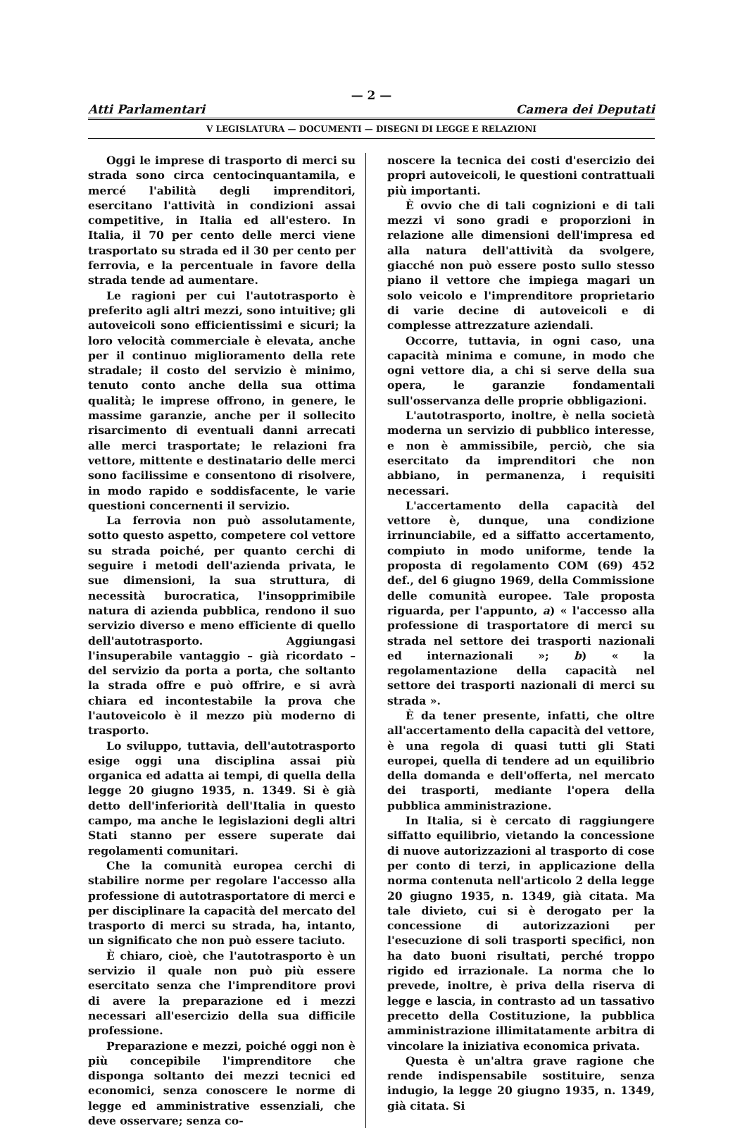— 2 —
Atti Parlamentari Camera dei Deputati
V LEGISLATURA — DOCUMENTI — DISEGNI DI LEGGE E RELAZIONI
Oggi le imprese di trasporto di merci su strada sono circa centocinquantamila, e mercé l'abilità degli imprenditori, esercitano l'attività in condizioni assai competitive, in Italia ed all'estero. In Italia, il 70 per cento delle merci viene trasportato su strada ed il 30 per cento per ferrovia, e la percentuale in favore della strada tende ad aumentare.
Le ragioni per cui l'autotrasporto è preferito agli altri mezzi, sono intuitive; gli autoveicoli sono efficientissimi e sicuri; la loro velocità commerciale è elevata, anche per il continuo miglioramento della rete stradale; il costo del servizio è minimo, tenuto conto anche della sua ottima qualità; le imprese offrono, in genere, le massime garanzie, anche per il sollecito risarcimento di eventuali danni arrecati alle merci trasportate; le relazioni fra vettore, mittente e destinatario delle merci sono facilissime e consentono di risolvere, in modo rapido e soddisfacente, le varie questioni concernenti il servizio.
La ferrovia non può assolutamente, sotto questo aspetto, competere col vettore su strada poiché, per quanto cerchi di seguire i metodi dell'azienda privata, le sue dimensioni, la sua struttura, di necessità burocratica, l'insopprimibile natura di azienda pubblica, rendono il suo servizio diverso e meno efficiente di quello dell'autotrasporto. Aggiungasi l'insuperabile vantaggio – già ricordato – del servizio da porta a porta, che soltanto la strada offre e può offrire, e si avrà chiara ed incontestabile la prova che l'autoveicolo è il mezzo più moderno di trasporto.
Lo sviluppo, tuttavia, dell'autotrasporto esige oggi una disciplina assai più organica ed adatta ai tempi, di quella della legge 20 giugno 1935, n. 1349. Si è già detto dell'inferiorità dell'Italia in questo campo, ma anche le legislazioni degli altri Stati stanno per essere superate dai regolamenti comunitari.
Che la comunità europea cerchi di stabilire norme per regolare l'accesso alla professione di autotrasportatore di merci e per disciplinare la capacità del mercato del trasporto di merci su strada, ha, intanto, un significato che non può essere taciuto.
È chiaro, cioè, che l'autotrasporto è un servizio il quale non può più essere esercitato senza che l'imprenditore provi di avere la preparazione ed i mezzi necessari all'esercizio della sua difficile professione.
Preparazione e mezzi, poiché oggi non è più concepibile l'imprenditore che disponga soltanto dei mezzi tecnici ed economici, senza conoscere le norme di legge ed amministrative essenziali, che deve osservare; senza co-
noscere la tecnica dei costi d'esercizio dei propri autoveicoli, le questioni contrattuali più importanti.
È ovvio che di tali cognizioni e di tali mezzi vi sono gradi e proporzioni in relazione alle dimensioni dell'impresa ed alla natura dell'attività da svolgere, giacché non può essere posto sullo stesso piano il vettore che impiega magari un solo veicolo e l'imprenditore proprietario di varie decine di autoveicoli e di complesse attrezzature aziendali.
Occorre, tuttavia, in ogni caso, una capacità minima e comune, in modo che ogni vettore dia, a chi si serve della sua opera, le garanzie fondamentali sull'osservanza delle proprie obbligazioni.
L'autotrasporto, inoltre, è nella società moderna un servizio di pubblico interesse, e non è ammissibile, perciò, che sia esercitato da imprenditori che non abbiano, in permanenza, i requisiti necessari.
L'accertamento della capacità del vettore è, dunque, una condizione irrinunciabile, ed a siffatto accertamento, compiuto in modo uniforme, tende la proposta di regolamento COM (69) 452 def., del 6 giugno 1969, della Commissione delle comunità europee. Tale proposta riguarda, per l'appunto, a) « l'accesso alla professione di trasportatore di merci su strada nel settore dei trasporti nazionali ed internazionali »; b) « la regolamentazione della capacità nel settore dei trasporti nazionali di merci su strada ».
È da tener presente, infatti, che oltre all'accertamento della capacità del vettore, è una regola di quasi tutti gli Stati europei, quella di tendere ad un equilibrio della domanda e dell'offerta, nel mercato dei trasporti, mediante l'opera della pubblica amministrazione.
In Italia, si è cercato di raggiungere siffatto equilibrio, vietando la concessione di nuove autorizzazioni al trasporto di cose per conto di terzi, in applicazione della norma contenuta nell'articolo 2 della legge 20 giugno 1935, n. 1349, già citata. Ma tale divieto, cui si è derogato per la concessione di autorizzazioni per l'esecuzione di soli trasporti specifici, non ha dato buoni risultati, perché troppo rigido ed irrazionale. La norma che lo prevede, inoltre, è priva della riserva di legge e lascia, in contrasto ad un tassativo precetto della Costituzione, la pubblica amministrazione illimitatamente arbitra di vincolare la iniziativa economica privata.
Questa è un'altra grave ragione che rende indispensabile sostituire, senza indugio, la legge 20 giugno 1935, n. 1349, già citata. Si